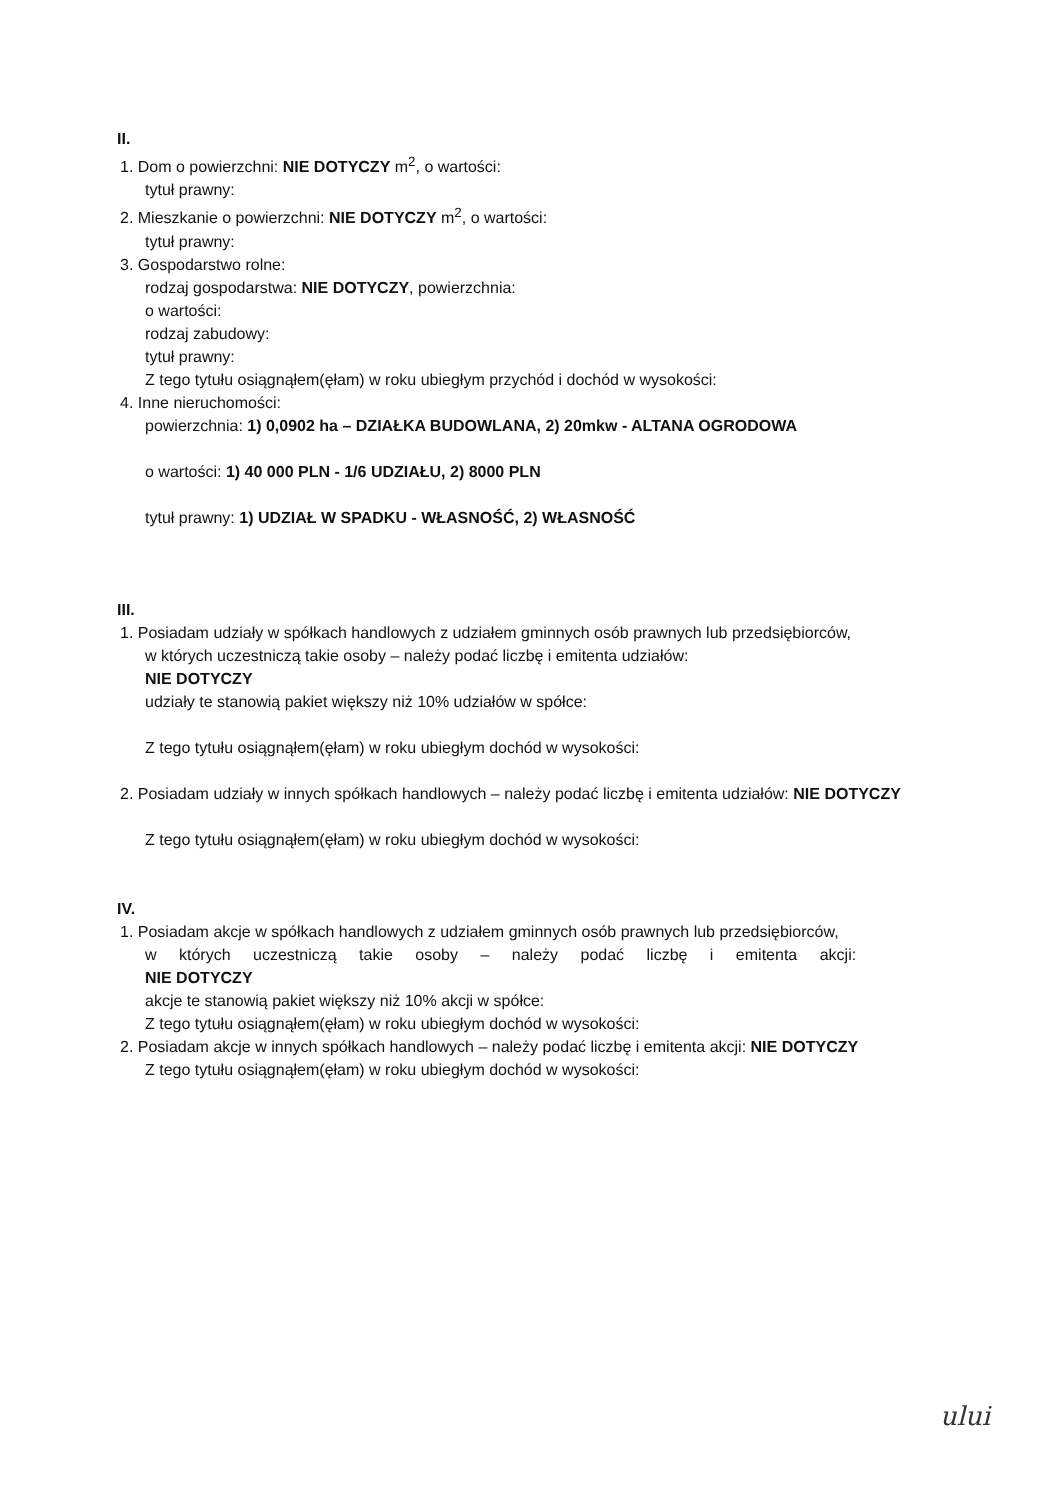II.
1. Dom o powierzchni: NIE DOTYCZY m<sup>2</sup>, o wartości:
tytuł prawny:
2. Mieszkanie o powierzchni: NIE DOTYCZY m<sup>2</sup>, o wartości:
tytuł prawny:
3. Gospodarstwo rolne:
rodzaj gospodarstwa: NIE DOTYCZY, powierzchnia:
o wartości:
rodzaj zabudowy:
tytuł prawny:
Z tego tytułu osiągnąłem(ęłam) w roku ubiegłym przychód i dochód w wysokości:
4. Inne nieruchomości:
powierzchnia: 1) 0,0902 ha – DZIAŁKA BUDOWLANA, 2) 20mkw - ALTANA OGRODOWA
o wartości: 1) 40 000 PLN - 1/6 UDZIAŁU, 2) 8000 PLN
tytuł prawny: 1) UDZIAŁ W SPADKU - WŁASNOŚĆ, 2) WŁASNOŚĆ
III.
1. Posiadam udziały w spółkach handlowych z udziałem gminnych osób prawnych lub przedsiębiorców,
w których uczestniczą takie osoby – należy podać liczbę i emitenta udziałów:
NIE DOTYCZY
udziały te stanowią pakiet większy niż 10% udziałów w spółce:
Z tego tytułu osiągnąłem(ęłam) w roku ubiegłym dochód w wysokości:
2. Posiadam udziały w innych spółkach handlowych – należy podać liczbę i emitenta udziałów: NIE DOTYCZY
Z tego tytułu osiągnąłem(ęłam) w roku ubiegłym dochód w wysokości:
IV.
1. Posiadam akcje w spółkach handlowych z udziałem gminnych osób prawnych lub przedsiębiorców,
w których uczestniczą takie osoby – należy podać liczbę i emitenta akcji:
NIE DOTYCZY
akcje te stanowią pakiet większy niż 10% akcji w spółce:
Z tego tytułu osiągnąłem(ęłam) w roku ubiegłym dochód w wysokości:
2. Posiadam akcje w innych spółkach handlowych – należy podać liczbę i emitenta akcji: NIE DOTYCZY
Z tego tytułu osiągnąłem(ęłam) w roku ubiegłym dochód w wysokości:
ului